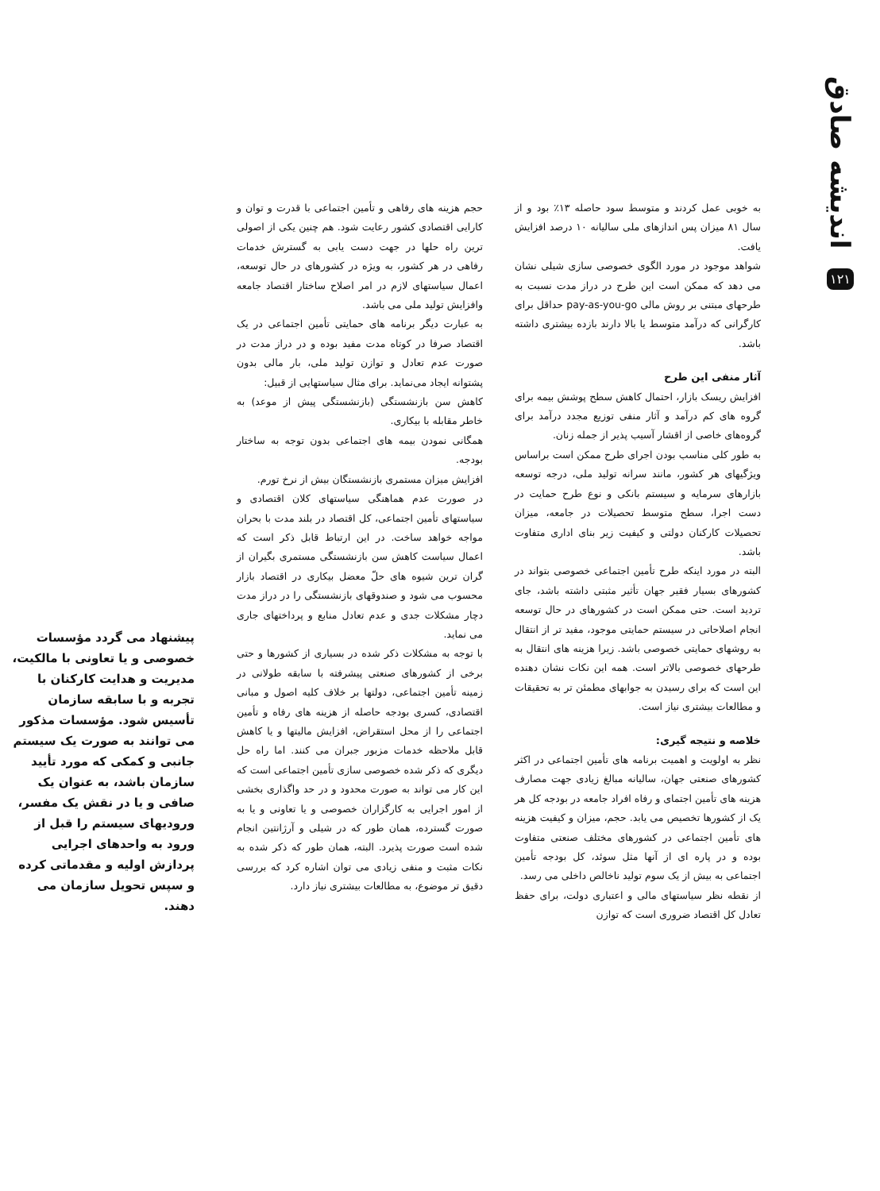اندیشه صادق
۱۲۱
به خوبی عمل کردند و متوسط سود حاصله ۱۳٪ بود و از سال ۸۱ میزان پس اندازهای ملی سالیانه ۱۰ درصد افزایش یافت.
شواهد موجود در مورد الگوی خصوصی سازی شیلی نشان می دهد که ممکن است این طرح در دراز مدت نسبت به طرحهای مبتنی بر روش مالی pay-as-you-go حداقل برای کارگرانی که درآمد متوسط یا بالا دارند بازده بیشتری داشته باشد.
آثار منفی این طرح
افزایش ریسک بازار، احتمال کاهش سطح پوشش بیمه برای گروه های کم درآمد و آثار منفی توزیع مجدد درآمد برای گروه‌های خاصی از اقشار آسیب پذیر از جمله زنان.
به طور کلی مناسب بودن اجرای طرح ممکن است براساس ویژگیهای هر کشور، مانند سرانه تولید ملی، درجه توسعه بازارهای سرمایه و سیستم بانکی و نوع طرح حمایت در دست اجرا، سطح متوسط تحصیلات در جامعه، میزان تحصیلات کارکنان دولتی و کیفیت زیر بنای اداری متفاوت باشد.
البته در مورد اینکه طرح تأمین اجتماعی خصوصی بتواند در کشورهای بسیار فقیر جهان تأثیر مثبتی داشته باشد، جای تردید است. حتی ممکن است در کشورهای در حال توسعه انجام اصلاحاتی در سیستم حمایتی موجود، مفید تر از انتقال به روشهای حمایتی خصوصی باشد. زیرا هزینه های انتقال به طرحهای خصوصی بالاتر است. همه این نکات نشان دهنده این است که برای رسیدن به جوابهای مطمئن تر به تحقیقات و مطالعات بیشتری نیاز است.
خلاصه و نتیجه گیری:
نظر به اولویت و اهمیت برنامه های تأمین اجتماعی در اکثر کشورهای صنعتی جهان، سالیانه مبالغ زیادی جهت مصارف هزینه های تأمین اجتمای و رفاه افراد جامعه در بودجه کل هر یک از کشورها تخصیص می یابد. حجم، میزان و کیفیت هزینه های تأمین اجتماعی در کشورهای مختلف صنعتی متفاوت بوده و در پاره ای از آنها مثل سوئد، کل بودجه تأمین اجتماعی به بیش از یک سوم تولید ناخالص داخلی می رسد.
از نقطه نظر سیاستهای مالی و اعتباری دولت، برای حفظ تعادل کل اقتصاد ضروری است که توازن
حجم هزینه های رفاهی و تأمین اجتماعی با قدرت و توان و کارایی اقتصادی کشور رعایت شود. هم چنین یکی از اصولی ترین راه حلها در جهت دست یابی به گسترش خدمات رفاهی در هر کشور، به ویژه در کشورهای در حال توسعه، اعمال سیاستهای لازم در امر اصلاح ساختار اقتصاد جامعه وافزایش تولید ملی می باشد.
به عبارت دیگر برنامه های حمایتی تأمین اجتماعی در یک اقتصاد صرفا در کوتاه مدت مفید بوده و در دراز مدت در صورت عدم تعادل و توازن تولید ملی، بار مالی بدون پشتوانه ایجاد می‌نماید. برای مثال سیاستهایی از قبیل:
کاهش سن بازنشستگی (بازنشستگی پیش از موعد) به خاطر مقابله با بیکاری.
همگانی نمودن بیمه های اجتماعی بدون توجه به ساختار بودجه.
افزایش میزان مستمری بازنشستگان بیش از نرخ تورم.
در صورت عدم هماهنگی سیاستهای کلان اقتصادی و سیاستهای تأمین اجتماعی، کل اقتصاد در بلند مدت با بحران مواجه خواهد ساخت. در این ارتباط قابل ذکر است که اعمال سیاست کاهش سن بازنشستگی مستمری بگیران از گران ترین شیوه های حلّ معضل بیکاری در اقتصاد بازار محسوب می شود و صندوقهای بازنشستگی را در دراز مدت دچار مشکلات جدی و عدم تعادل منابع و پرداختهای جاری می نماید.
با توجه به مشکلات ذکر شده در بسیاری از کشورها و حتی برخی از کشورهای صنعتی پیشرفته با سابقه طولانی در زمینه تأمین اجتماعی، دولتها بر خلاف کلیه اصول و مبانی اقتصادی، کسری بودجه حاصله از هزینه های رفاه و تأمین اجتماعی را از محل استقراض، افزایش مالیتها و یا کاهش قابل ملاحظه خدمات مزبور جبران می کنند. اما راه حل دیگری که ذکر شده خصوصی سازی تأمین اجتماعی است که این کار می تواند به صورت محدود و در حد واگذاری بخشی از امور اجرایی به کارگزاران خصوصی و یا تعاونی و یا به صورت گسترده، همان طور که در شیلی و آرژانتین انجام شده است صورت پذیرد. البته، همان طور که ذکر شده به نکات مثبت و منفی زیادی می توان اشاره کرد که بررسی دقیق تر موضوع، به مطالعات بیشتری نیاز دارد.
پیشنهاد می گردد مؤسسات خصوصی و یا تعاونی با مالکیت، مدیریت و هدایت کارکنان با تجربه و با سابقه سازمان تأسیس شود. مؤسسات مذکور می توانند به صورت یک سیستم جانبی و کمکی که مورد تأیید سازمان باشد، به عنوان یک صافی و یا در نقش یک مفسر، ورودیهای سیستم را قبل از ورود به واحدهای اجرایی پردازش اولیه و مقدماتی کرده و سپس تحویل سازمان می دهند.